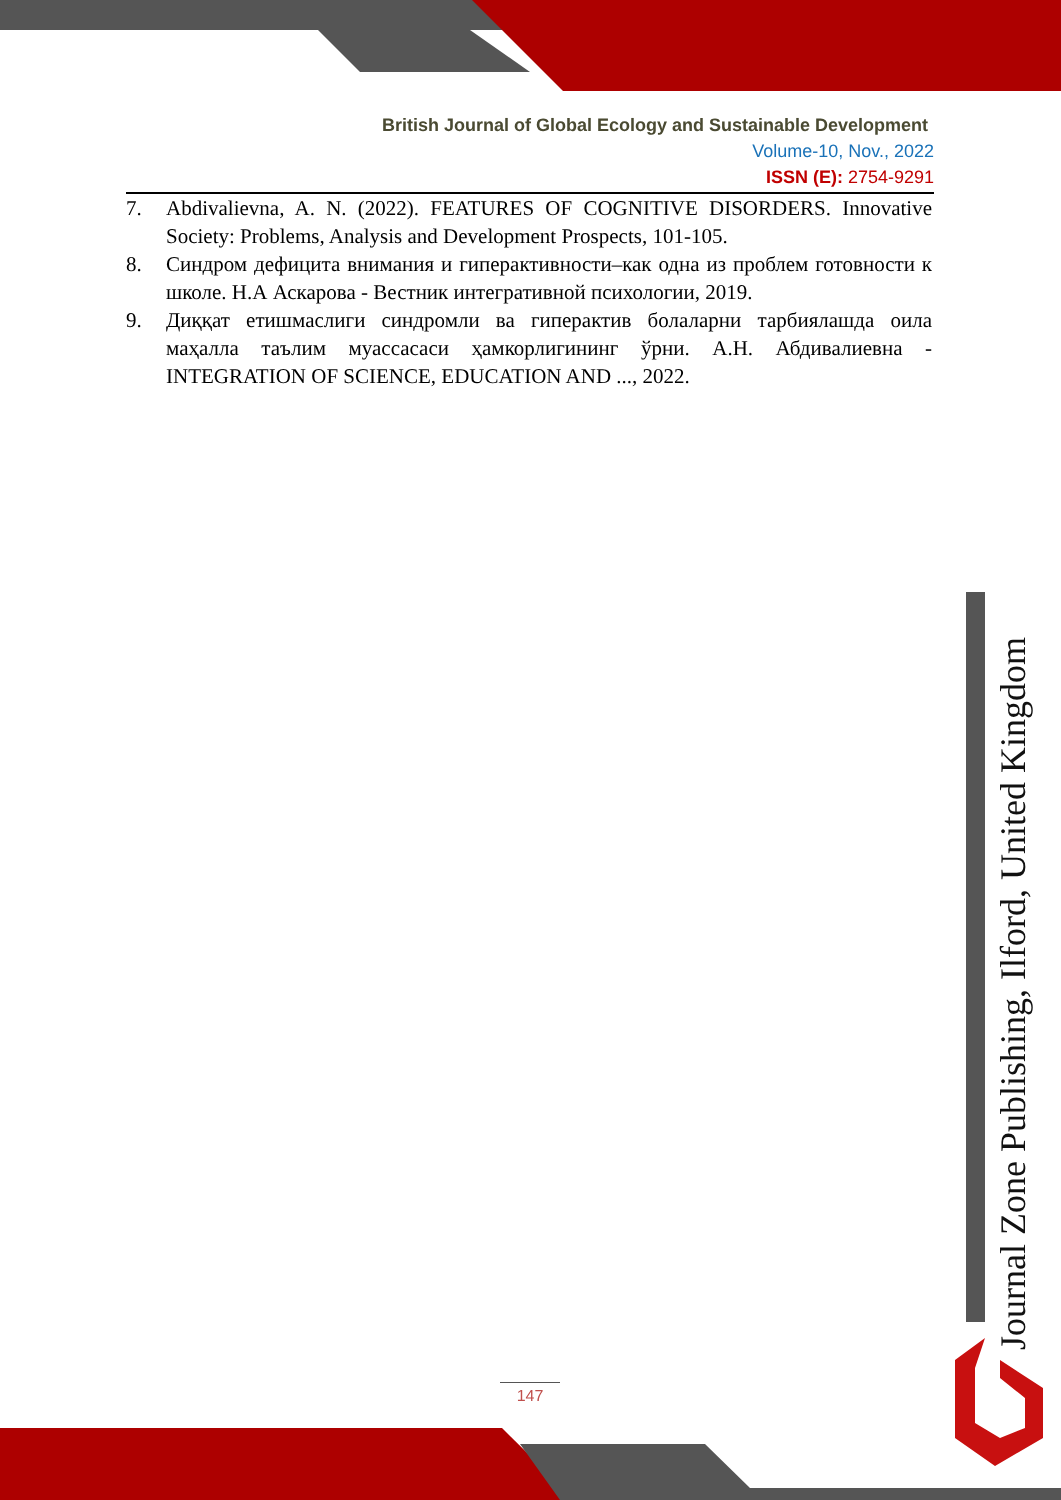British Journal of Global Ecology and Sustainable Development
Volume-10, Nov., 2022
ISSN (E): 2754-9291
7. Abdivalievna, A. N. (2022). FEATURES OF COGNITIVE DISORDERS. Innovative Society: Problems, Analysis and Development Prospects, 101-105.
8. Синдром дефицита внимания и гиперактивности–как одна из проблем готовности к школе. Н.А Аскарова - Вестник интегративной психологии, 2019.
9. Диққат етишмаслиги синдромли ва гиперактив болаларни тарбиялашда оила маҳалла таълим муассасаси ҳамкорлигининг ўрни. А.Н. Абдивалиевна - INTEGRATION OF SCIENCE, EDUCATION AND ..., 2022.
Journal Zone Publishing, Ilford, United Kingdom
147